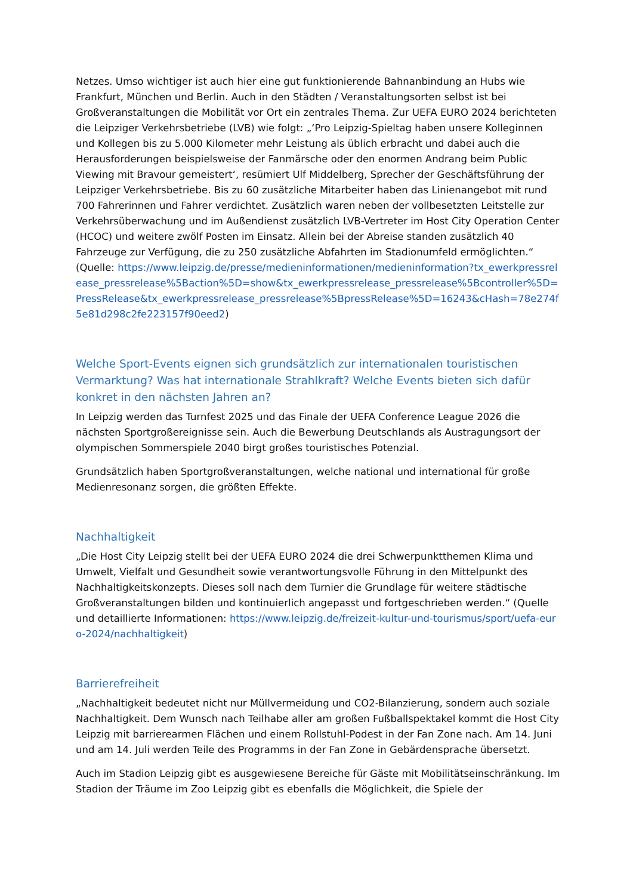Netzes. Umso wichtiger ist auch hier eine gut funktionierende Bahnanbindung an Hubs wie Frankfurt, München und Berlin. Auch in den Städten / Veranstaltungsorten selbst ist bei Großveranstaltungen die Mobilität vor Ort ein zentrales Thema. Zur UEFA EURO 2024 berichteten die Leipziger Verkehrsbetriebe (LVB) wie folgt: „‘Pro Leipzig-Spieltag haben unsere Kolleginnen und Kollegen bis zu 5.000 Kilometer mehr Leistung als üblich erbracht und dabei auch die Herausforderungen beispielsweise der Fanmärsche oder den enormen Andrang beim Public Viewing mit Bravour gemeistert‘, resümiert Ulf Middelberg, Sprecher der Geschäftsführung der Leipziger Verkehrsbetriebe. Bis zu 60 zusätzliche Mitarbeiter haben das Linienangebot mit rund 700 Fahrerinnen und Fahrer verdichtet. Zusätzlich waren neben der vollbesetzten Leitstelle zur Verkehrsüberwachung und im Außendienst zusätzlich LVB-Vertreter im Host City Operation Center (HCOC) und weitere zwölf Posten im Einsatz. Allein bei der Abreise standen zusätzlich 40 Fahrzeuge zur Verfügung, die zu 250 zusätzliche Abfahrten im Stadionumfeld ermöglichten.“ (Quelle: https://www.leipzig.de/presse/medieninformationen/medieninformation?tx_ewerkpressrelease_pressrelease%5Baction%5D=show&tx_ewerkpressrelease_pressrelease%5Bcontroller%5D=PressRelease&tx_ewerkpressrelease_pressrelease%5BpressRelease%5D=16243&cHash=78e274f5e81d298c2fe223157f90eed2)
Welche Sport-Events eignen sich grundsätzlich zur internationalen touristischen Vermarktung? Was hat internationale Strahlkraft? Welche Events bieten sich dafür konkret in den nächsten Jahren an?
In Leipzig werden das Turnfest 2025 und das Finale der UEFA Conference League 2026 die nächsten Sportgroßereignisse sein. Auch die Bewerbung Deutschlands als Austragungsort der olympischen Sommerspiele 2040 birgt großes touristisches Potenzial.
Grundsätzlich haben Sportgroßveranstaltungen, welche national und international für große Medienresonanz sorgen, die größten Effekte.
Nachhaltigkeit
„Die Host City Leipzig stellt bei der UEFA EURO 2024 die drei Schwerpunktthemen Klima und Umwelt, Vielfalt und Gesundheit sowie verantwortungsvolle Führung in den Mittelpunkt des Nachhaltigkeitskonzepts. Dieses soll nach dem Turnier die Grundlage für weitere städtische Großveranstaltungen bilden und kontinuierlich angepasst und fortgeschrieben werden.“ (Quelle und detaillierte Informationen: https://www.leipzig.de/freizeit-kultur-und-tourismus/sport/uefa-euro-2024/nachhaltigkeit)
Barrierefreiheit
„Nachhaltigkeit bedeutet nicht nur Müllvermeidung und CO2-Bilanzierung, sondern auch soziale Nachhaltigkeit. Dem Wunsch nach Teilhabe aller am großen Fußballspektakel kommt die Host City Leipzig mit barrierearmen Flächen und einem Rollstuhl-Podest in der Fan Zone nach. Am 14. Juni und am 14. Juli werden Teile des Programms in der Fan Zone in Gebärdensprache übersetzt.
Auch im Stadion Leipzig gibt es ausgewiesene Bereiche für Gäste mit Mobilitätseinschränkung. Im Stadion der Träume im Zoo Leipzig gibt es ebenfalls die Möglichkeit, die Spiele der